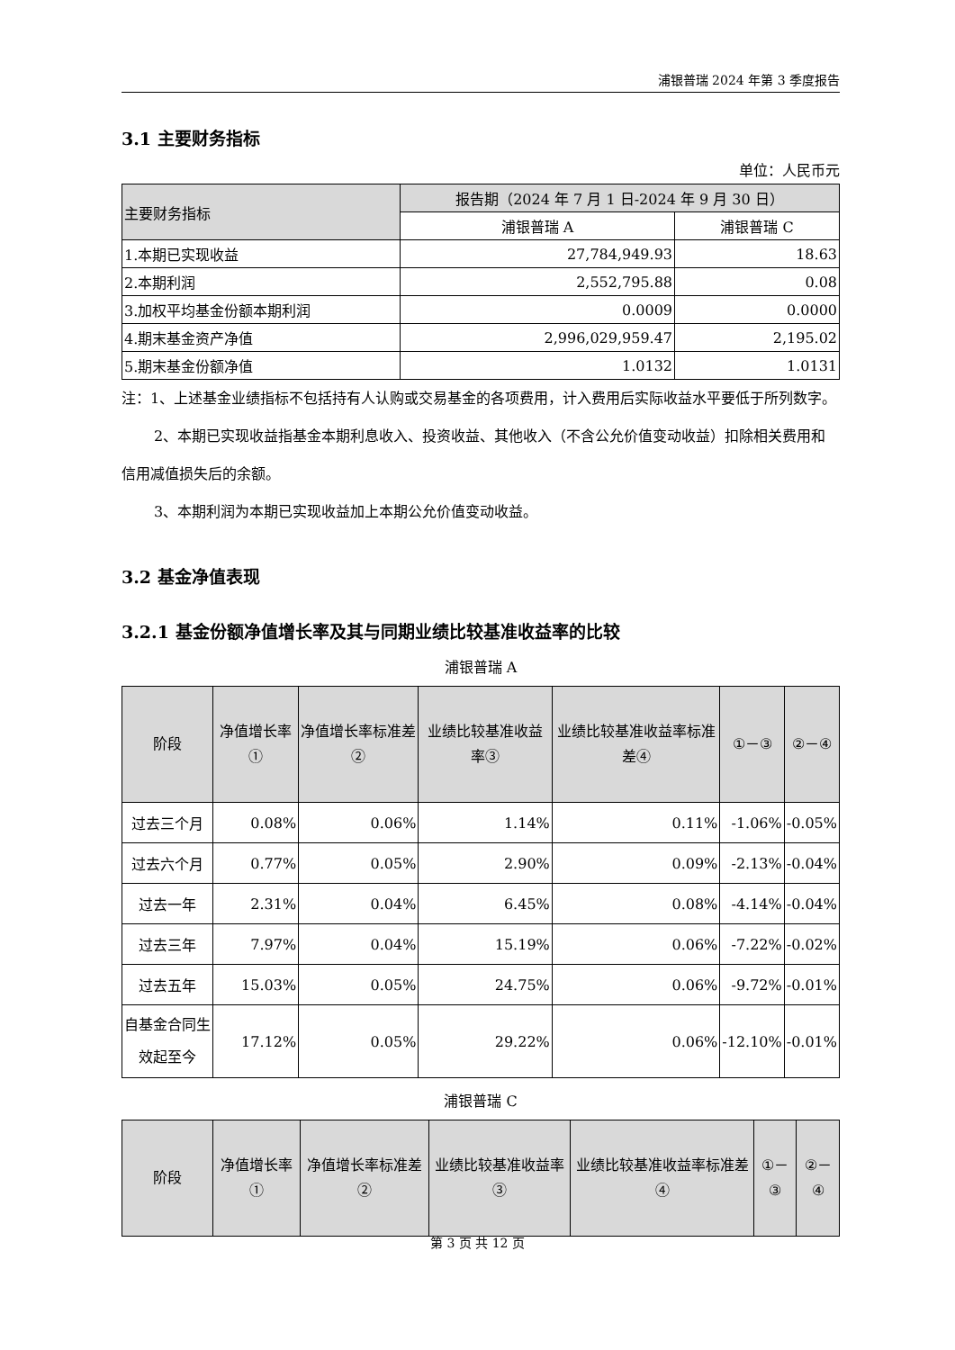浦银普瑞 2024 年第 3 季度报告
3.1 主要财务指标
单位：人民币元
| 主要财务指标 | 报告期（2024 年 7 月 1 日-2024 年 9 月 30 日） | |
| --- | --- | --- |
| | 浦银普瑞 A | 浦银普瑞 C |
| 1.本期已实现收益 | 27,784,949.93 | 18.63 |
| 2.本期利润 | 2,552,795.88 | 0.08 |
| 3.加权平均基金份额本期利润 | 0.0009 | 0.0000 |
| 4.期末基金资产净值 | 2,996,029,959.47 | 2,195.02 |
| 5.期末基金份额净值 | 1.0132 | 1.0131 |
注：1、上述基金业绩指标不包括持有人认购或交易基金的各项费用，计入费用后实际收益水平要低于所列数字。
2、本期已实现收益指基金本期利息收入、投资收益、其他收入（不含公允价值变动收益）扣除相关费用和信用减值损失后的余额。
3、本期利润为本期已实现收益加上本期公允价值变动收益。
3.2 基金净值表现
3.2.1 基金份额净值增长率及其与同期业绩比较基准收益率的比较
浦银普瑞 A
| 阶段 | 净值增长率① | 净值增长率标准差② | 业绩比较基准收益率③ | 业绩比较基准收益率标准差④ | ①－③ | ②－④ |
| --- | --- | --- | --- | --- | --- | --- |
| 过去三个月 | 0.08% | 0.06% | 1.14% | 0.11% | -1.06% | -0.05% |
| 过去六个月 | 0.77% | 0.05% | 2.90% | 0.09% | -2.13% | -0.04% |
| 过去一年 | 2.31% | 0.04% | 6.45% | 0.08% | -4.14% | -0.04% |
| 过去三年 | 7.97% | 0.04% | 15.19% | 0.06% | -7.22% | -0.02% |
| 过去五年 | 15.03% | 0.05% | 24.75% | 0.06% | -9.72% | -0.01% |
| 自基金合同生效起至今 | 17.12% | 0.05% | 29.22% | 0.06% | -12.10% | -0.01% |
浦银普瑞 C
| 阶段 | 净值增长率① | 净值增长率标准差② | 业绩比较基准收益率③ | 业绩比较基准收益率标准差④ | ①－③ | ②－④ |
| --- | --- | --- | --- | --- | --- | --- |
第 3 页 共 12 页